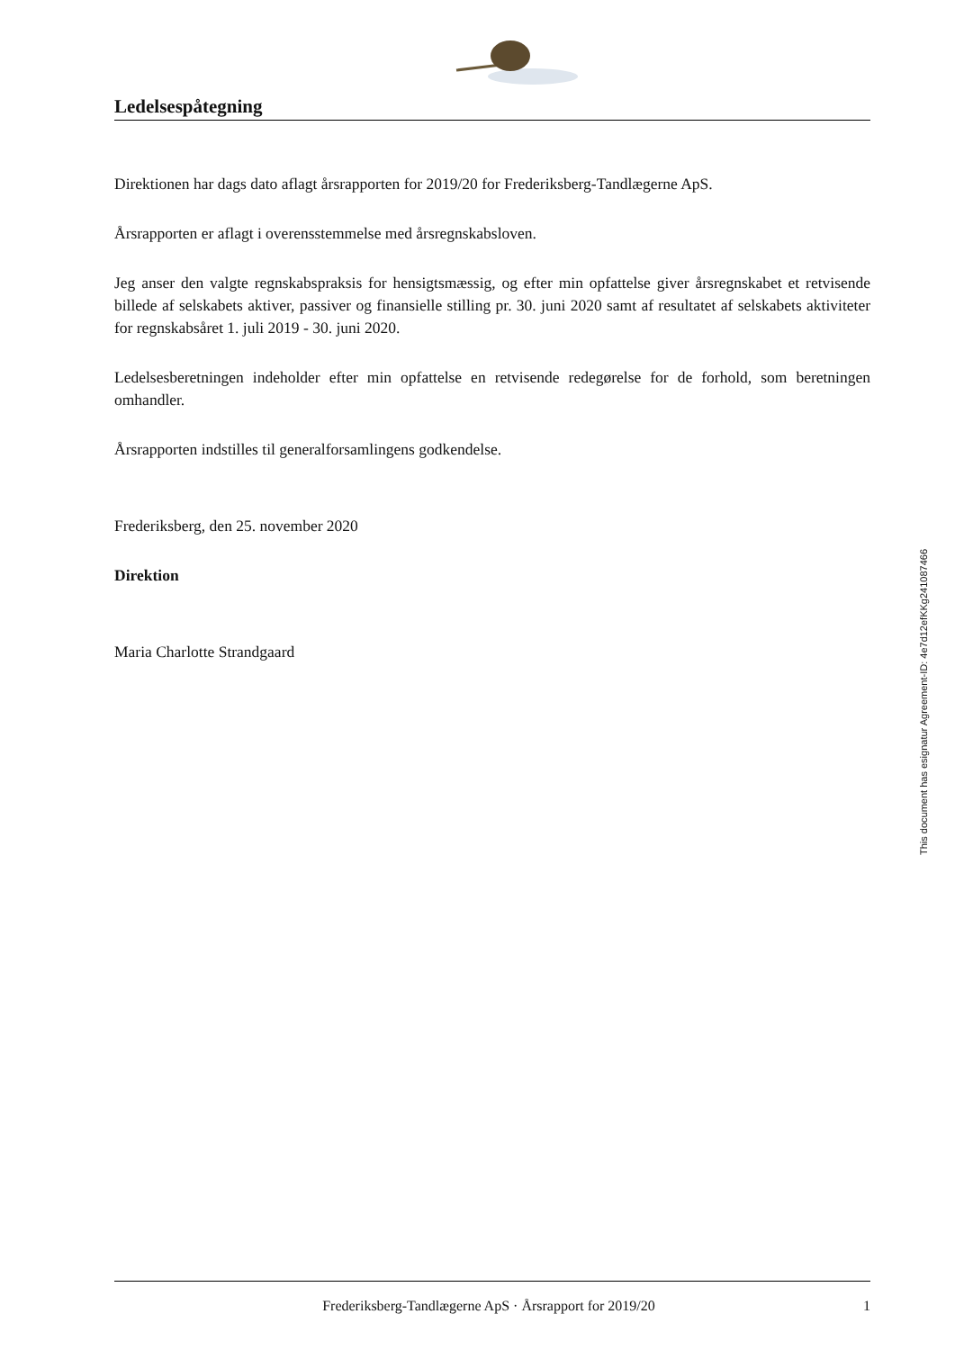Ledelsespåtegning
Direktionen har dags dato aflagt årsrapporten for 2019/20 for Frederiksberg-Tandlægerne ApS.
Årsrapporten er aflagt i overensstemmelse med årsregnskabsloven.
Jeg anser den valgte regnskabspraksis for hensigtsmæssig, og efter min opfattelse giver årsregnskabet et retvisende billede af selskabets aktiver, passiver og finansielle stilling pr. 30. juni 2020 samt af resultatet af selskabets aktiviteter for regnskabsåret 1. juli 2019 - 30. juni 2020.
Ledelsesberetningen indeholder efter min opfattelse en retvisende redegørelse for de forhold, som beretningen omhandler.
Årsrapporten indstilles til generalforsamlingens godkendelse.
Frederiksberg, den 25. november 2020
Direktion
Maria Charlotte Strandgaard
This document has esignatur Agreement-ID: 4e7d12efKKg241087466
Frederiksberg-Tandlægerne ApS · Årsrapport for 2019/20 1